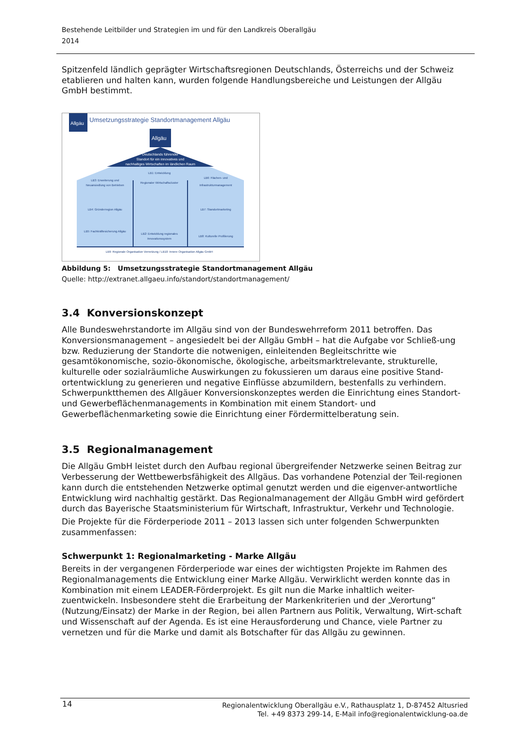Bestehende Leitbilder und Strategien im und für den Landkreis Oberallgäu
2014
Spitzenfeld ländlich geprägter Wirtschaftsregionen Deutschlands, Österreichs und der Schweiz etablieren und halten kann, wurden folgende Handlungsbereiche und Leistungen der Allgäu GmbH bestimmt.
Allgäu
Umsetzungsstrategie Standortmanagement Allgäu
Allgäu
Deutschlands führender
Standort für ein innovatives und
nachhaltiges Wirtschaften im ländlichen Raum
LB3: Erweiterung und
Neuansiedlung von Betrieben
LB1: Entwicklung
Regionaler Wirtschaftscluster
LB6: Flächen- und
Infrastrukturmanagement
LB4: Gründerregion Allgäu
LB7: Standortmarketing
LB5: Fachkräftesicherung Allgäu
LB2: Entwicklung regionales
Innovationssystem
LB8: Kulturelle Profilierung
LB9: Regionale Organisation Vernetzung / LB10: Innere Organisation Allgäu GmbH
Abbildung 5: Umsetzungsstrategie Standortmanagement Allgäu
Quelle: http://extranet.allgaeu.info/standort/standortmanagement/
3.4 Konversionskonzept
Alle Bundeswehrstandorte im Allgäu sind von der Bundeswehrreform 2011 betroffen. Das Konversionsmanagement – angesiedelt bei der Allgäu GmbH – hat die Aufgabe vor Schließ-ung bzw. Reduzierung der Standorte die notwenigen, einleitenden Begleitschritte wie gesamtökonomische, sozio-ökonomische, ökologische, arbeitsmarktrelevante, strukturelle, kulturelle oder sozialräumliche Auswirkungen zu fokussieren um daraus eine positive Stand-ortentwicklung zu generieren und negative Einflüsse abzumildern, bestenfalls zu verhindern. Schwerpunktthemen des Allgäuer Konversionskonzeptes werden die Einrichtung eines Standort- und Gewerbeflächenmanagements in Kombination mit einem Standort- und Gewerbeflächenmarketing sowie die Einrichtung einer Fördermittelberatung sein.
3.5 Regionalmanagement
Die Allgäu GmbH leistet durch den Aufbau regional übergreifender Netzwerke seinen Beitrag zur Verbesserung der Wettbewerbsfähigkeit des Allgäus. Das vorhandene Potenzial der Teil-regionen kann durch die entstehenden Netzwerke optimal genutzt werden und die eigenver-antwortliche Entwicklung wird nachhaltig gestärkt. Das Regionalmanagement der Allgäu GmbH wird gefördert durch das Bayerische Staatsministerium für Wirtschaft, Infrastruktur, Verkehr und Technologie.
Die Projekte für die Förderperiode 2011 – 2013 lassen sich unter folgenden Schwerpunkten zusammenfassen:
Schwerpunkt 1: Regionalmarketing - Marke Allgäu
Bereits in der vergangenen Förderperiode war eines der wichtigsten Projekte im Rahmen des Regionalmanagements die Entwicklung einer Marke Allgäu. Verwirklicht werden konnte das in Kombination mit einem LEADER-Förderprojekt. Es gilt nun die Marke inhaltlich weiter-zuentwickeln. Insbesondere steht die Erarbeitung der Markenkriterien und der „Verortung“ (Nutzung/Einsatz) der Marke in der Region, bei allen Partnern aus Politik, Verwaltung, Wirt-schaft und Wissenschaft auf der Agenda. Es ist eine Herausforderung und Chance, viele Partner zu vernetzen und für die Marke und damit als Botschafter für das Allgäu zu gewinnen.
14
Regionalentwicklung Oberallgäu e.V., Rathausplatz 1, D-87452 Altusried
Tel. +49 8373 299-14, E-Mail info@regionalentwicklung-oa.de